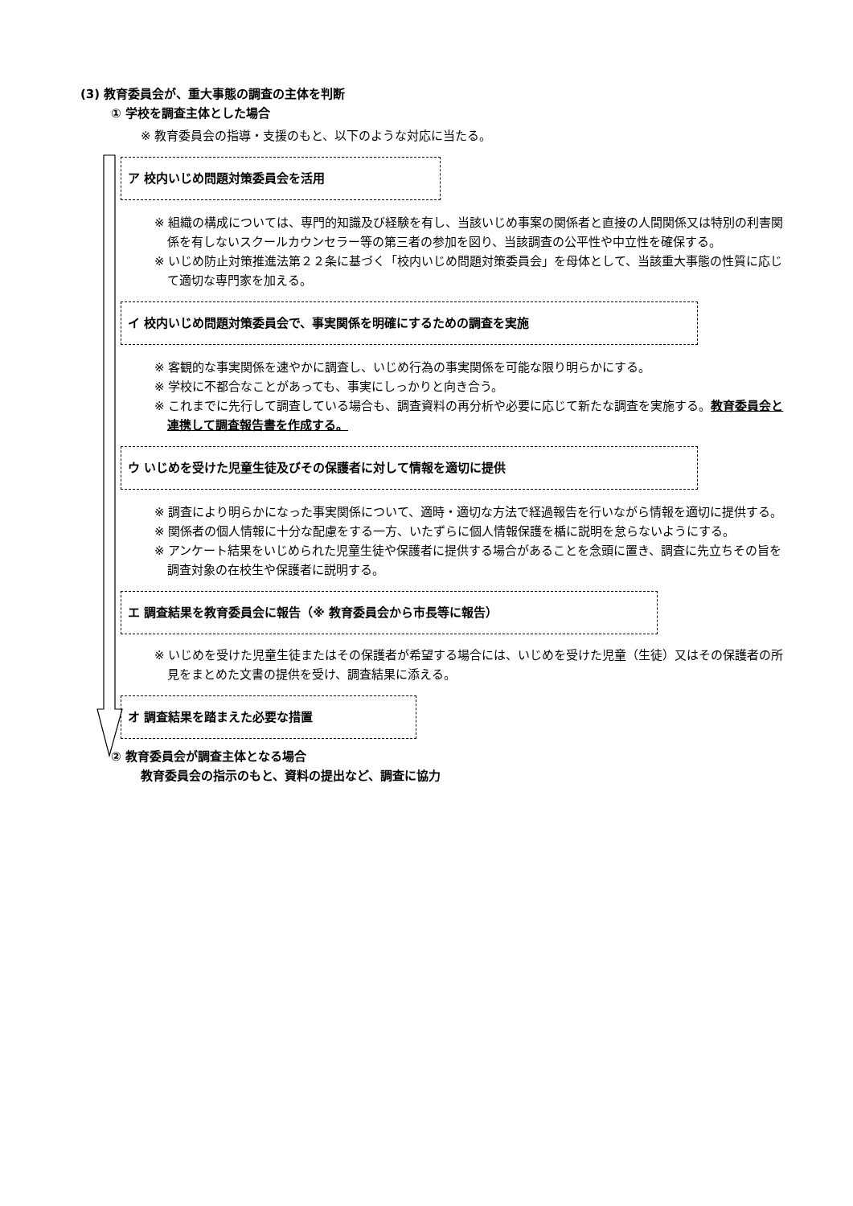(3) 教育委員会が、重大事態の調査の主体を判断
① 学校を調査主体とした場合
※ 教育委員会の指導・支援のもと、以下のような対応に当たる。
ア 校内いじめ問題対策委員会を活用
※ 組織の構成については、専門的知識及び経験を有し、当該いじめ事案の関係者と直接の人間関係又は特別の利害関係を有しないスクールカウンセラー等の第三者の参加を図り、当該調査の公平性や中立性を確保する。
※ いじめ防止対策推進法第２２条に基づく「校内いじめ問題対策委員会」を母体として、当該重大事態の性質に応じて適切な専門家を加える。
イ 校内いじめ問題対策委員会で、事実関係を明確にするための調査を実施
※ 客観的な事実関係を速やかに調査し、いじめ行為の事実関係を可能な限り明らかにする。
※ 学校に不都合なことがあっても、事実にしっかりと向き合う。
※ これまでに先行して調査している場合も、調査資料の再分析や必要に応じて新たな調査を実施する。教育委員会と連携して調査報告書を作成する。
ウ いじめを受けた児童生徒及びその保護者に対して情報を適切に提供
※ 調査により明らかになった事実関係について、適時・適切な方法で経過報告を行いながら情報を適切に提供する。
※ 関係者の個人情報に十分な配慮をする一方、いたずらに個人情報保護を楯に説明を怠らないようにする。
※ アンケート結果をいじめられた児童生徒や保護者に提供する場合があることを念頭に置き、調査に先立ちその旨を調査対象の在校生や保護者に説明する。
エ 調査結果を教育委員会に報告（※ 教育委員会から市長等に報告）
※ いじめを受けた児童生徒またはその保護者が希望する場合には、いじめを受けた児童（生徒）又はその保護者の所見をまとめた文書の提供を受け、調査結果に添える。
オ 調査結果を踏まえた必要な措置
② 教育委員会が調査主体となる場合
教育委員会の指示のもと、資料の提出など、調査に協力